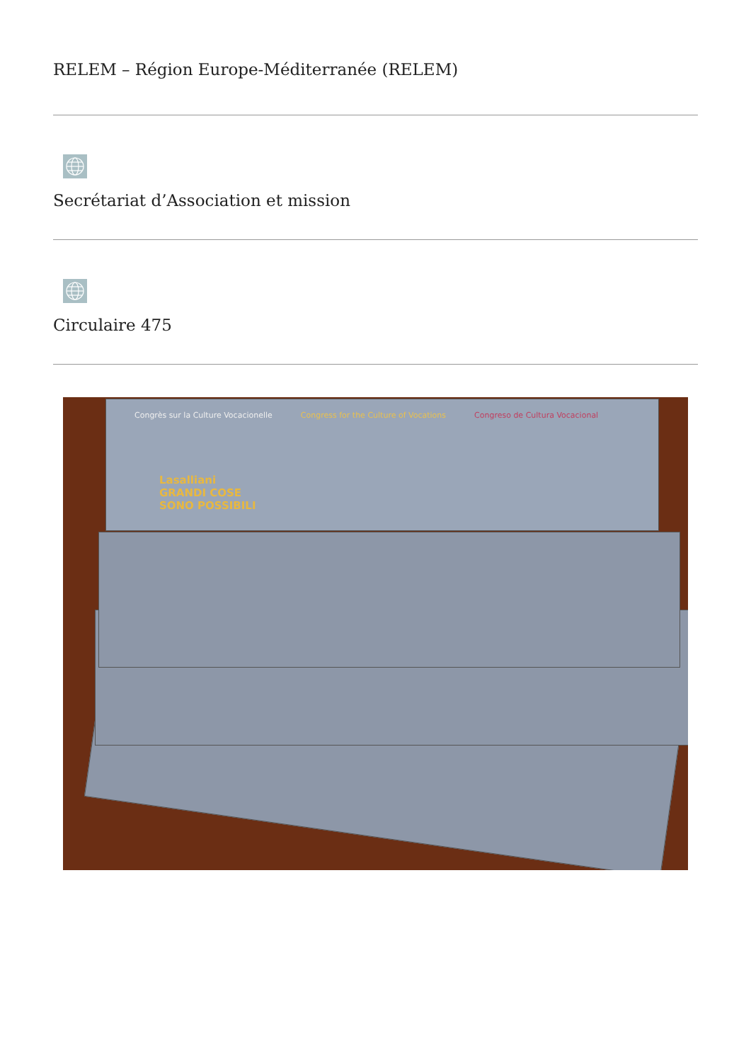RELEM – Région Europe-Méditerranée (RELEM)
Secrétariat d’Association et mission
Circulaire 475
Congrès sur la Culture Vocacionelle Congress for the Culture of Vocations Congreso de Cultura Vocacional
Lasalliani
GRANDI COSE
SONO POSSIBILI